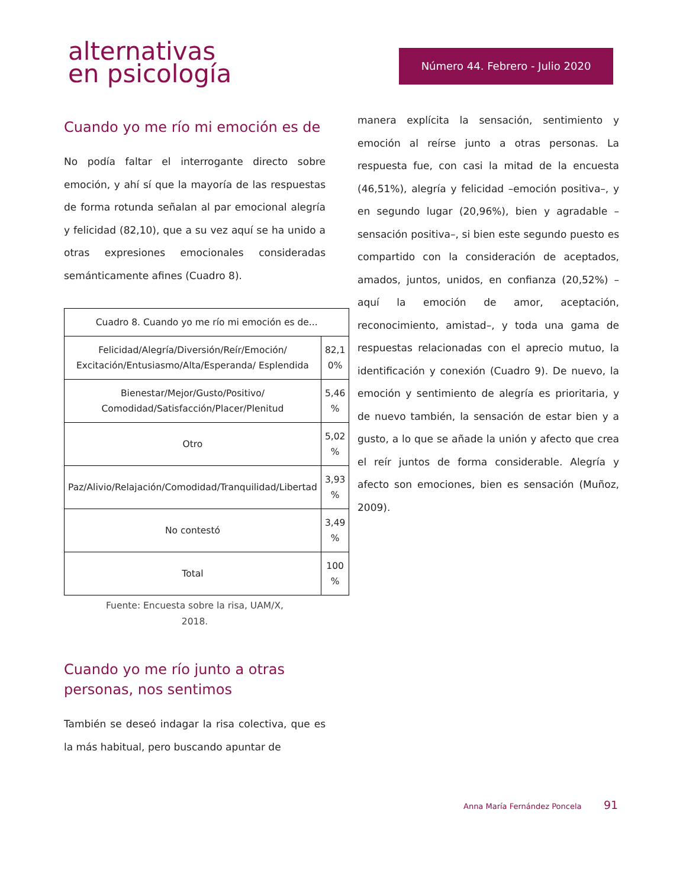alternativas
en psicología
Número 44. Febrero - Julio 2020
Cuando yo me río mi emoción es de
No podía faltar el interrogante directo sobre emoción, y ahí sí que la mayoría de las respuestas de forma rotunda señalan al par emocional alegría y felicidad (82,10), que a su vez aquí se ha unido a otras expresiones emocionales consideradas semánticamente afines (Cuadro 8).
| Cuadro 8. Cuando yo me río mi emoción es de... | |
| --- | --- |
| Felicidad/Alegría/Diversión/Reír/Emoción/ Excitación/Entusiasmo/Alta/Esperanda/ Esplendida | 82,1 0% |
| Bienestar/Mejor/Gusto/Positivo/ Comodidad/Satisfacción/Placer/Plenitud | 5,46 % |
| Otro | 5,02 % |
| Paz/Alivio/Relajación/Comodidad/Tranquilidad/Libertad | 3,93 % |
| No contestó | 3,49 % |
| Total | 100 % |
Fuente: Encuesta sobre la risa, UAM/X,
2018.
Cuando yo me río junto a otras personas, nos sentimos
También se deseó indagar la risa colectiva, que es la más habitual, pero buscando apuntar de
manera explícita la sensación, sentimiento y emoción al reírse junto a otras personas. La respuesta fue, con casi la mitad de la encuesta (46,51%), alegría y felicidad –emoción positiva–, y en segundo lugar (20,96%), bien y agradable –sensación positiva–, si bien este segundo puesto es compartido con la consideración de aceptados, amados, juntos, unidos, en confianza (20,52%) –aquí la emoción de amor, aceptación, reconocimiento, amistad–, y toda una gama de respuestas relacionadas con el aprecio mutuo, la identificación y conexión (Cuadro 9). De nuevo, la emoción y sentimiento de alegría es prioritaria, y de nuevo también, la sensación de estar bien y a gusto, a lo que se añade la unión y afecto que crea el reír juntos de forma considerable. Alegría y afecto son emociones, bien es sensación (Muñoz, 2009).
Anna María Fernández Poncela 91